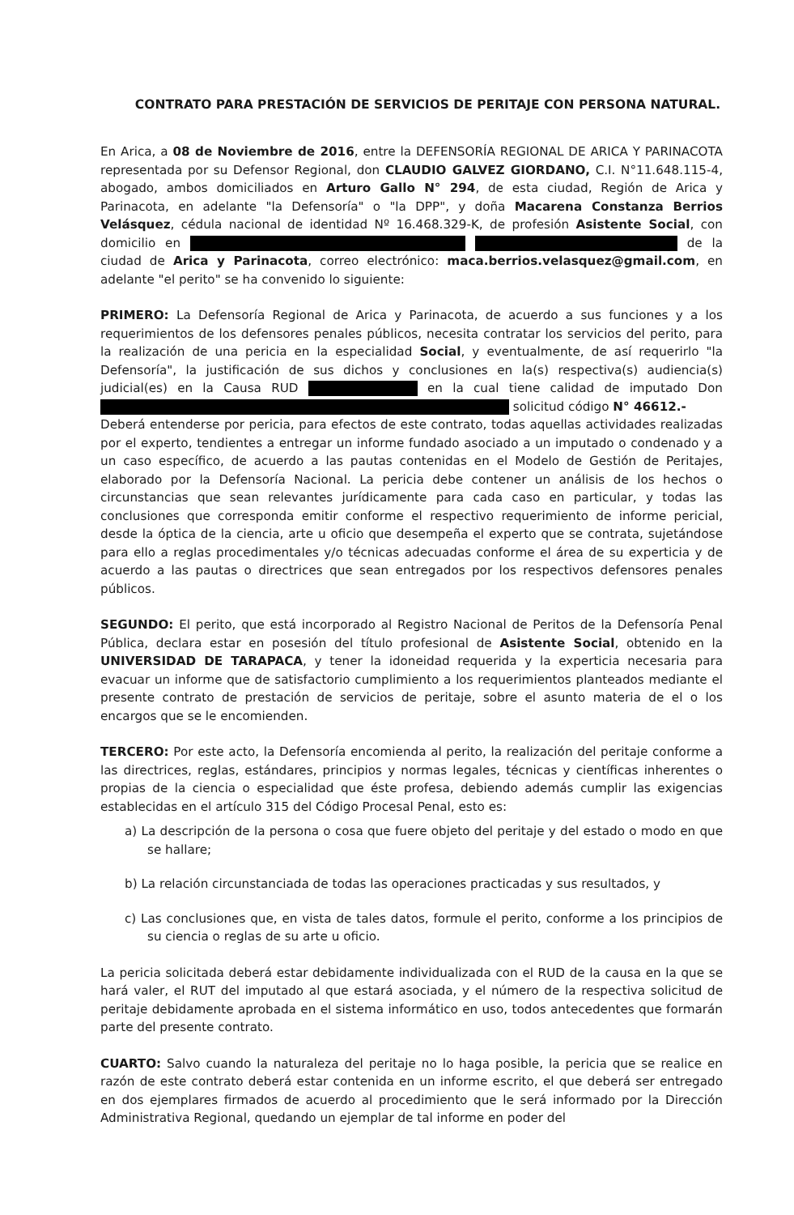CONTRATO PARA PRESTACIÓN DE SERVICIOS DE PERITAJE CON PERSONA NATURAL.
En Arica, a 08 de Noviembre de 2016, entre la DEFENSORÍA REGIONAL DE ARICA Y PARINACOTA representada por su Defensor Regional, don CLAUDIO GALVEZ GIORDANO, C.I. N°11.648.115-4, abogado, ambos domiciliados en Arturo Gallo N° 294, de esta ciudad, Región de Arica y Parinacota, en adelante "la Defensoría" o "la DPP", y doña Macarena Constanza Berrios Velásquez, cédula nacional de identidad Nº 16.468.329-K, de profesión Asistente Social, con domicilio en de la ciudad de Arica y Parinacota, correo electrónico: maca.berrios.velasquez@gmail.com, en adelante "el perito" se ha convenido lo siguiente:
PRIMERO: La Defensoría Regional de Arica y Parinacota, de acuerdo a sus funciones y a los requerimientos de los defensores penales públicos, necesita contratar los servicios del perito, para la realización de una pericia en la especialidad Social, y eventualmente, de así requerirlo "la Defensoría", la justificación de sus dichos y conclusiones en la(s) respectiva(s) audiencia(s) judicial(es) en la Causa RUD en la cual tiene calidad de imputado Don solicitud código N° 46612.-
Deberá entenderse por pericia, para efectos de este contrato, todas aquellas actividades realizadas por el experto, tendientes a entregar un informe fundado asociado a un imputado o condenado y a un caso específico, de acuerdo a las pautas contenidas en el Modelo de Gestión de Peritajes, elaborado por la Defensoría Nacional. La pericia debe contener un análisis de los hechos o circunstancias que sean relevantes jurídicamente para cada caso en particular, y todas las conclusiones que corresponda emitir conforme el respectivo requerimiento de informe pericial, desde la óptica de la ciencia, arte u oficio que desempeña el experto que se contrata, sujetándose para ello a reglas procedimentales y/o técnicas adecuadas conforme el área de su experticia y de acuerdo a las pautas o directrices que sean entregados por los respectivos defensores penales públicos.
SEGUNDO: El perito, que está incorporado al Registro Nacional de Peritos de la Defensoría Penal Pública, declara estar en posesión del título profesional de Asistente Social, obtenido en la UNIVERSIDAD DE TARAPACA, y tener la idoneidad requerida y la experticia necesaria para evacuar un informe que de satisfactorio cumplimiento a los requerimientos planteados mediante el presente contrato de prestación de servicios de peritaje, sobre el asunto materia de el o los encargos que se le encomienden.
TERCERO: Por este acto, la Defensoría encomienda al perito, la realización del peritaje conforme a las directrices, reglas, estándares, principios y normas legales, técnicas y científicas inherentes o propias de la ciencia o especialidad que éste profesa, debiendo además cumplir las exigencias establecidas en el artículo 315 del Código Procesal Penal, esto es:
a) La descripción de la persona o cosa que fuere objeto del peritaje y del estado o modo en que se hallare;
b) La relación circunstanciada de todas las operaciones practicadas y sus resultados, y
c) Las conclusiones que, en vista de tales datos, formule el perito, conforme a los principios de su ciencia o reglas de su arte u oficio.
La pericia solicitada deberá estar debidamente individualizada con el RUD de la causa en la que se hará valer, el RUT del imputado al que estará asociada, y el número de la respectiva solicitud de peritaje debidamente aprobada en el sistema informático en uso, todos antecedentes que formarán parte del presente contrato.
CUARTO: Salvo cuando la naturaleza del peritaje no lo haga posible, la pericia que se realice en razón de este contrato deberá estar contenida en un informe escrito, el que deberá ser entregado en dos ejemplares firmados de acuerdo al procedimiento que le será informado por la Dirección Administrativa Regional, quedando un ejemplar de tal informe en poder del